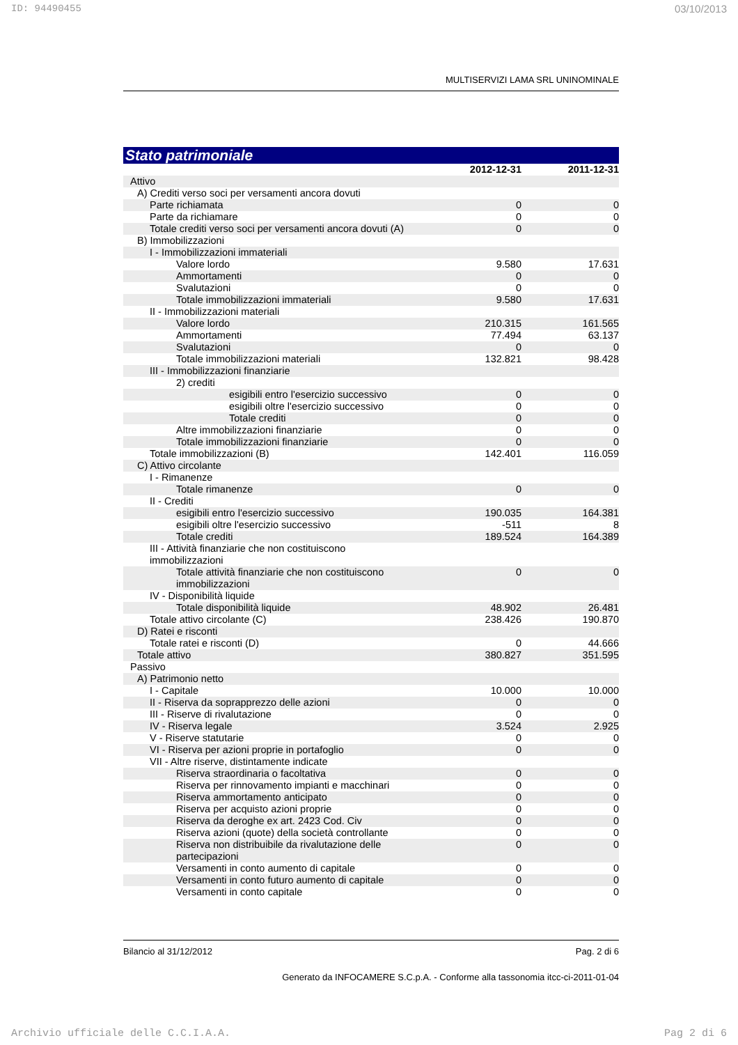ID: 94490455 03/10/2013
MULTISERVIZI LAMA SRL UNINOMINALE
Stato patrimoniale
| | 2012-12-31 | 2011-12-31 |
| --- | --- | --- |
| Attivo | | |
| A) Crediti verso soci per versamenti ancora dovuti | | |
| Parte richiamata | 0 | 0 |
| Parte da richiamare | 0 | 0 |
| Totale crediti verso soci per versamenti ancora dovuti (A) | 0 | 0 |
| B) Immobilizzazioni | | |
| I - Immobilizzazioni immateriali | | |
| Valore lordo | 9.580 | 17.631 |
| Ammortamenti | 0 | 0 |
| Svalutazioni | 0 | 0 |
| Totale immobilizzazioni immateriali | 9.580 | 17.631 |
| II - Immobilizzazioni materiali | | |
| Valore lordo | 210.315 | 161.565 |
| Ammortamenti | 77.494 | 63.137 |
| Svalutazioni | 0 | 0 |
| Totale immobilizzazioni materiali | 132.821 | 98.428 |
| III - Immobilizzazioni finanziarie | | |
| 2) crediti | | |
| esigibili entro l'esercizio successivo | 0 | 0 |
| esigibili oltre l'esercizio successivo | 0 | 0 |
| Totale crediti | 0 | 0 |
| Altre immobilizzazioni finanziarie | 0 | 0 |
| Totale immobilizzazioni finanziarie | 0 | 0 |
| Totale immobilizzazioni (B) | 142.401 | 116.059 |
| C) Attivo circolante | | |
| I - Rimanenze | | |
| Totale rimanenze | 0 | 0 |
| II - Crediti | | |
| esigibili entro l'esercizio successivo | 190.035 | 164.381 |
| esigibili oltre l'esercizio successivo | -511 | 8 |
| Totale crediti | 189.524 | 164.389 |
| III - Attività finanziarie che non costituiscono immobilizzazioni | | |
| Totale attività finanziarie che non costituiscono immobilizzazioni | 0 | 0 |
| IV - Disponibilità liquide | | |
| Totale disponibilità liquide | 48.902 | 26.481 |
| Totale attivo circolante (C) | 238.426 | 190.870 |
| D) Ratei e risconti | | |
| Totale ratei e risconti (D) | 0 | 44.666 |
| Totale attivo | 380.827 | 351.595 |
| Passivo | | |
| A) Patrimonio netto | | |
| I - Capitale | 10.000 | 10.000 |
| II - Riserva da soprapprezzo delle azioni | 0 | 0 |
| III - Riserve di rivalutazione | 0 | 0 |
| IV - Riserva legale | 3.524 | 2.925 |
| V - Riserve statutarie | 0 | 0 |
| VI - Riserva per azioni proprie in portafoglio | 0 | 0 |
| VII - Altre riserve, distintamente indicate | | |
| Riserva straordinaria o facoltativa | 0 | 0 |
| Riserva per rinnovamento impianti e macchinari | 0 | 0 |
| Riserva ammortamento anticipato | 0 | 0 |
| Riserva per acquisto azioni proprie | 0 | 0 |
| Riserva da deroghe ex art. 2423 Cod. Civ | 0 | 0 |
| Riserva azioni (quote) della società controllante | 0 | 0 |
| Riserva non distribuibile da rivalutazione delle partecipazioni | 0 | 0 |
| Versamenti in conto aumento di capitale | 0 | 0 |
| Versamenti in conto futuro aumento di capitale | 0 | 0 |
| Versamenti in conto capitale | 0 | 0 |
Bilancio al 31/12/2012 Pag. 2 di 6
Generato da INFOCAMERE S.C.p.A. - Conforme alla tassonomia itcc-ci-2011-01-04
Archivio ufficiale delle C.C.I.A.A. Pag 2 di 6